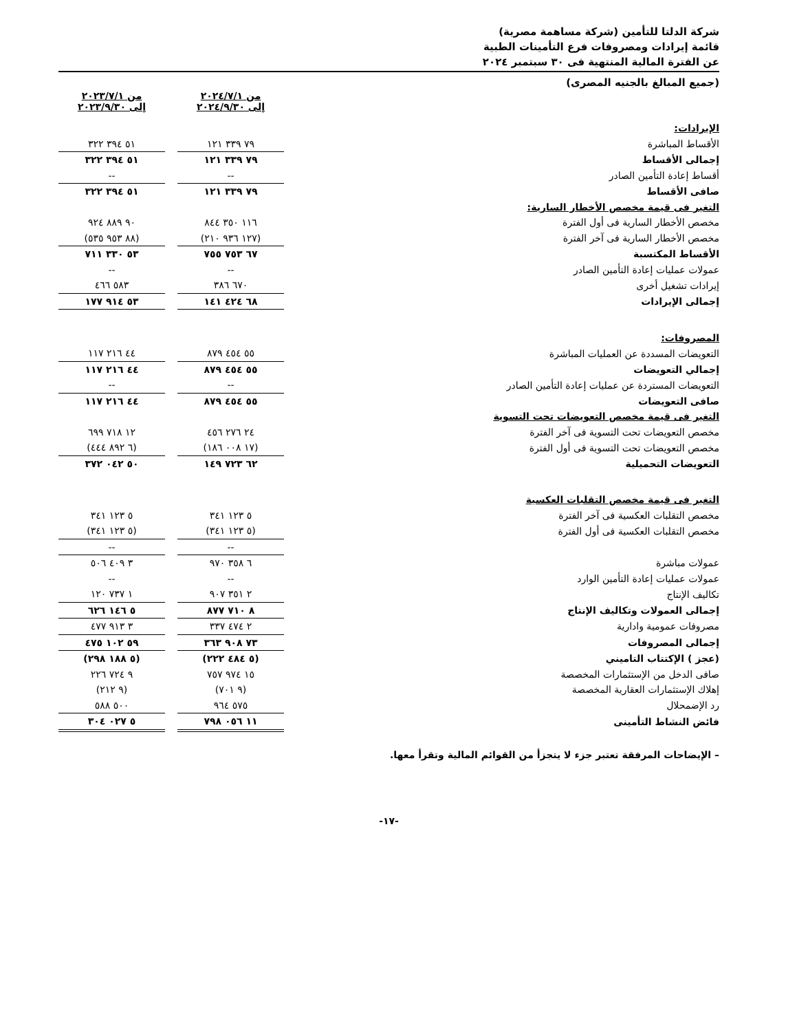شركة الدلتا للتأمين (شركة مساهمة مصرية)
قائمة إيرادات ومصروفات فرع التأمينات الطبية
عن الفترة المالية المنتهية فى ٣٠ سبتمبر ٢٠٢٤
(جميع المبالغ بالجنيه المصرى)
| | من ٢٠٢٤/٧/١ إلى ٢٠٢٤/٩/٣٠ | | من ٢٠٢٣/٧/١ إلى ٢٠٢٣/٩/٣٠ |
| الإيرادات: | | | |
| الأقساط المباشرة | ٧٩ ٣٣٩ ١٢١ | | ٥١ ٣٩٤ ٣٢٢ |
| إجمالى الأقساط | ٧٩ ٣٣٩ ١٢١ | | ٥١ ٣٩٤ ٣٢٢ |
| أقساط إعادة التأمين الصادر | -- | | -- |
| صافى الأقساط | ٧٩ ٣٣٩ ١٢١ | | ٥١ ٣٩٤ ٣٢٢ |
| التغير فى قيمة مخصص الأخطار السارية: | | | |
| مخصص الأخطار السارية فى أول الفترة | ١١٦ ٣٥٠ ٨٤٤ | | ٩٠ ٨٨٩ ٩٢٤ |
| مخصص الأخطار السارية فى آخر الفترة | (١٢٧ ٩٣٦ ٢١٠) | | (٨٨ ٩٥٣ ٥٣٥) |
| الأقساط المكتسبة | ٦٧ ٧٥٣ ٧٥٥ | | ٥٣ ٣٣٠ ٧١١ |
| عمولات عمليات إعادة التأمين الصادر | -- | | -- |
| إيرادات تشغيل أخرى | ٦٧٠ ٣٨٦ | | ٥٨٣ ٤٦٦ |
| إجمالى الإيرادات | ٦٨ ٤٢٤ ١٤١ | | ٥٣ ٩١٤ ١٧٧ |
| المصروفات: | | | |
| التعويضات المسددة عن العمليات المباشرة | ٥٥ ٤٥٤ ٨٧٩ | | ٤٤ ٢١٦ ١١٧ |
| إجمالي التعويضات | ٥٥ ٤٥٤ ٨٧٩ | | ٤٤ ٢١٦ ١١٧ |
| التعويضات المستردة عن عمليات إعادة التأمين الصادر | -- | | -- |
| صافى التعويضات | ٥٥ ٤٥٤ ٨٧٩ | | ٤٤ ٢١٦ ١١٧ |
| التغير فى قيمة مخصص التعويضات تحت التسوية | | | |
| مخصص التعويضات تحت التسوية فى آخر الفترة | ٢٤ ٢٧٦ ٤٥٦ | | ١٢ ٧١٨ ٦٩٩ |
| مخصص التعويضات تحت التسوية فى أول الفترة | (١٧ ٠٠٨ ١٨٦) | | (٦ ٨٩٢ ٤٤٤) |
| التعويضات التحميلية | ٦٢ ٧٢٣ ١٤٩ | | ٥٠ ٠٤٢ ٣٧٢ |
| التغير فى قيمة مخصص التقلبات العكسية | | | |
| مخصص التقلبات العكسية فى آخر الفترة | ٥ ١٢٣ ٣٤١ | | ٥ ١٢٣ ٣٤١ |
| مخصص التقلبات العكسية فى أول الفترة | (٥ ١٢٣ ٣٤١) | | (٥ ١٢٣ ٣٤١) |
| | -- | | -- |
| عمولات مباشرة | ٦ ٣٥٨ ٩٧٠ | | ٣ ٤٠٩ ٥٠٦ |
| عمولات عمليات إعادة التأمين الوارد | -- | | -- |
| تكاليف الإنتاج | ٢ ٣٥١ ٩٠٧ | | ١ ٧٣٧ ١٢٠ |
| إجمالى العمولات وتكاليف الإنتاج | ٨ ٧١٠ ٨٧٧ | | ٥ ١٤٦ ٦٢٦ |
| مصروفات عمومية وادارية | ٢ ٤٧٤ ٣٣٧ | | ٣ ٩١٣ ٤٧٧ |
| إجمالى المصروفات | ٧٣ ٩٠٨ ٣٦٣ | | ٥٩ ١٠٢ ٤٧٥ |
| (عجز ) الإكتتاب التاميني | (٥ ٤٨٤ ٢٢٢) | | (٥ ١٨٨ ٢٩٨) |
| صافى الدخل من الإستثمارات المخصصة | ١٥ ٩٧٤ ٧٥٧ | | ٩ ٧٢٤ ٢٢٦ |
| إهلاك الإستثمارات العقارية المخصصة | (٩ ٧٠١) | | (٩ ٢١٢) |
| رد الإضمحلال | ٥٧٥ ٩٦٤ | | ٥٠٠ ٥٨٨ |
| فائض النشاط التأمينى | ١١ ٠٥٦ ٧٩٨ | | ٥ ٠٢٧ ٣٠٤ |
– الإيضاحات المرفقة تعتبر جزء لا يتجزأ من القوائم المالية وتقرأ معها.
-١٧-